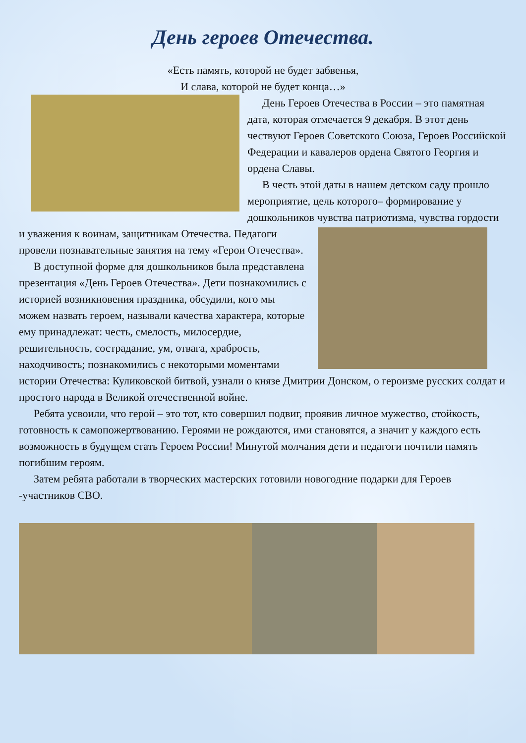День героев Отечества.
«Есть память, которой не будет забвенья,
И слава, которой не будет конца…»
День Героев Отечества в России – это памятная дата, которая отмечается 9 декабря. В этот день чествуют Героев Советского Союза, Героев Российской Федерации и кавалеров ордена Святого Георгия и ордена Славы.
В честь этой даты в нашем детском саду прошло мероприятие, цель которого– формирование у дошкольников чувства патриотизма, чувства гордости и уважения к воинам, защитникам Отечества. Педагоги провели познавательные занятия на тему «Герои Отечества».
В доступной форме для дошкольников была представлена презентация «День Героев Отечества». Дети познакомились с историей возникновения праздника, обсудили, кого мы можем назвать героем, называли качества характера, которые ему принадлежат: честь, смелость, милосердие, решительность, сострадание, ум, отвага, храбрость, находчивость; познакомились с некоторыми моментами истории Отечества: Куликовской битвой, узнали о князе Дмитрии Донском, о героизме русских солдат и простого народа в Великой отечественной войне.
Ребята усвоили, что герой – это тот, кто совершил подвиг, проявив личное мужество, стойкость, готовность к самопожертвованию. Героями не рождаются, ими становятся, а значит у каждого есть возможность в будущем стать Героем России! Минутой молчания дети и педагоги почтили память погибшим героям.
Затем ребята работали в творческих мастерских готовили новогодние подарки для Героев -участников СВО.